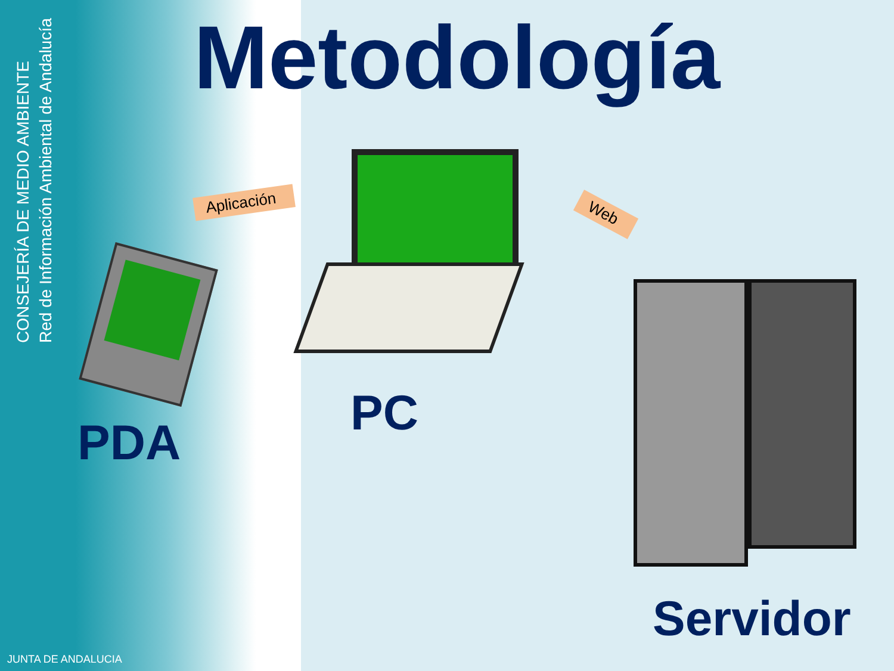CONSEJERÍA DE MEDIO AMBIENTE
Red de Información Ambiental de Andalucía
Metodología
Aplicación
Web
PDA
PC
Servidor
JUNTA DE ANDALUCIA